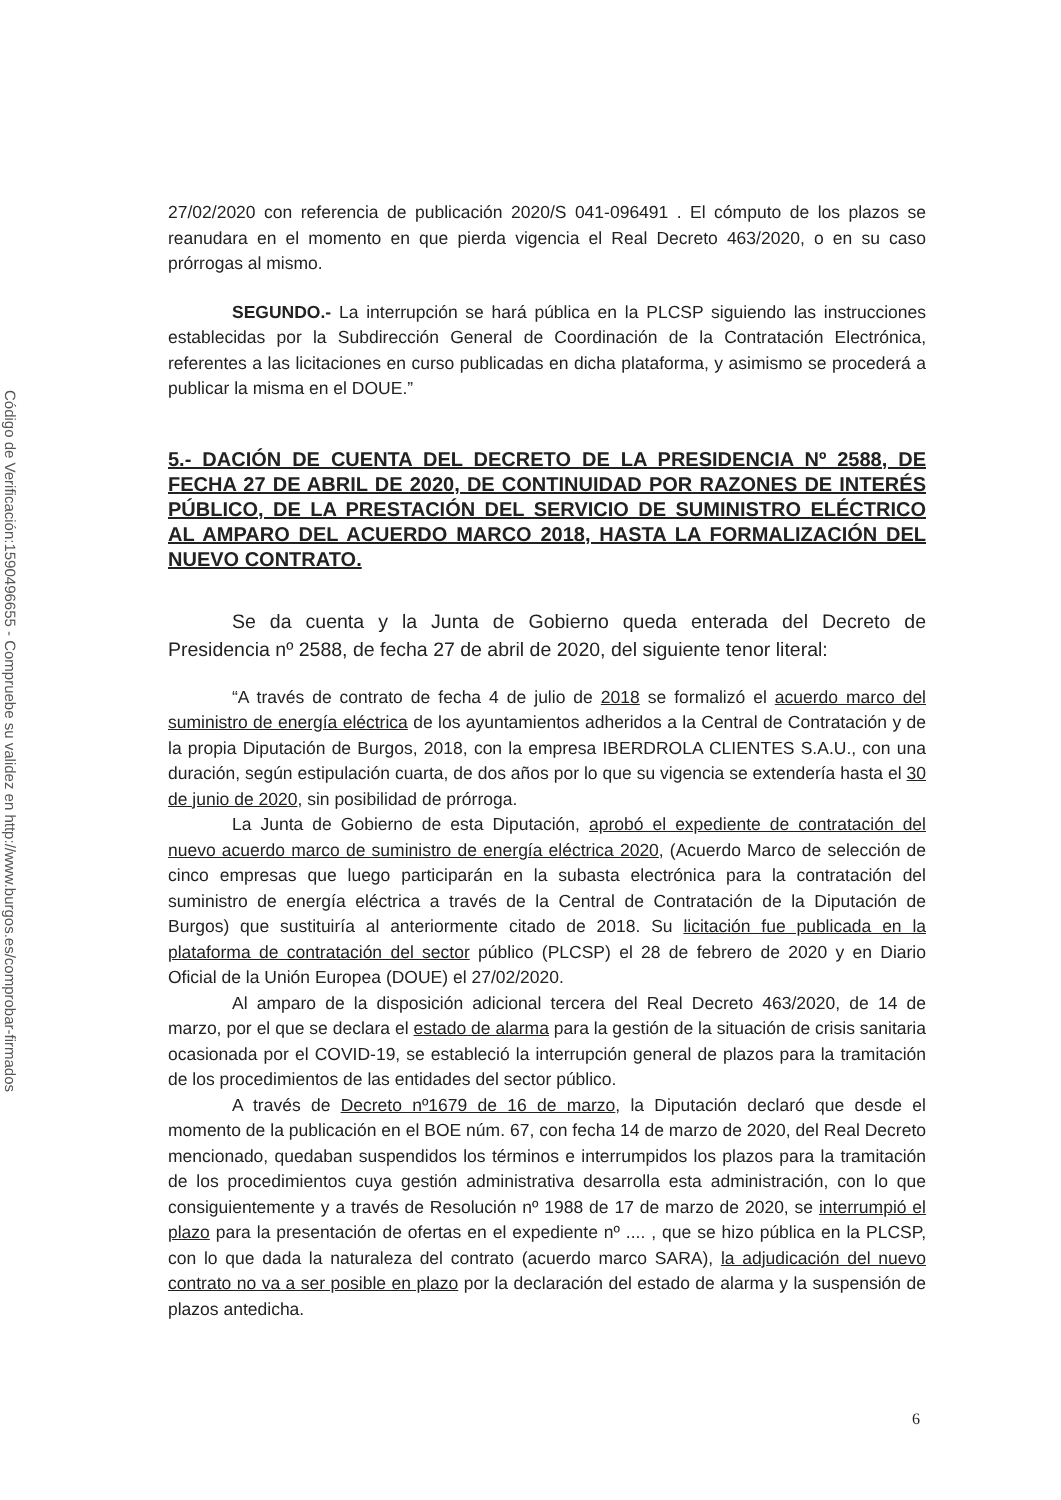Código de Verificación:1590496655 - Compruebe su validez en http://www.burgos.es/comprobar-firmados
27/02/2020 con referencia de publicación 2020/S 041-096491 . El cómputo de los plazos se reanudara en el momento en que pierda vigencia el Real Decreto 463/2020, o en su caso prórrogas al mismo.
SEGUNDO.- La interrupción se hará pública en la PLCSP siguiendo las instrucciones establecidas por la Subdirección General de Coordinación de la Contratación Electrónica, referentes a las licitaciones en curso publicadas en dicha plataforma, y asimismo se procederá a publicar la misma en el DOUE.”
5.- DACIÓN DE CUENTA DEL DECRETO DE LA PRESIDENCIA Nº 2588, DE FECHA 27 DE ABRIL DE 2020, DE CONTINUIDAD POR RAZONES DE INTERÉS PÚBLICO, DE LA PRESTACIÓN DEL SERVICIO DE SUMINISTRO ELÉCTRICO AL AMPARO DEL ACUERDO MARCO 2018, HASTA LA FORMALIZACIÓN DEL NUEVO CONTRATO.
Se da cuenta y la Junta de Gobierno queda enterada del Decreto de Presidencia nº 2588, de fecha 27 de abril de 2020, del siguiente tenor literal:
“A través de contrato de fecha 4 de julio de 2018 se formalizó el acuerdo marco del suministro de energía eléctrica de los ayuntamientos adheridos a la Central de Contratación y de la propia Diputación de Burgos, 2018, con la empresa IBERDROLA CLIENTES S.A.U., con una duración, según estipulación cuarta, de dos años por lo que su vigencia se extendería hasta el 30 de junio de 2020, sin posibilidad de prórroga.
La Junta de Gobierno de esta Diputación, aprobó el expediente de contratación del nuevo acuerdo marco de suministro de energía eléctrica 2020, (Acuerdo Marco de selección de cinco empresas que luego participarán en la subasta electrónica para la contratación del suministro de energía eléctrica a través de la Central de Contratación de la Diputación de Burgos) que sustituiría al anteriormente citado de 2018. Su licitación fue publicada en la plataforma de contratación del sector público (PLCSP) el 28 de febrero de 2020 y en Diario Oficial de la Unión Europea (DOUE) el 27/02/2020.
Al amparo de la disposición adicional tercera del Real Decreto 463/2020, de 14 de marzo, por el que se declara el estado de alarma para la gestión de la situación de crisis sanitaria ocasionada por el COVID-19, se estableció la interrupción general de plazos para la tramitación de los procedimientos de las entidades del sector público.
A través de Decreto nº1679 de 16 de marzo, la Diputación declaró que desde el momento de la publicación en el BOE núm. 67, con fecha 14 de marzo de 2020, del Real Decreto mencionado, quedaban suspendidos los términos e interrumpidos los plazos para la tramitación de los procedimientos cuya gestión administrativa desarrolla esta administración, con lo que consiguientemente y a través de Resolución nº 1988 de 17 de marzo de 2020, se interrumpió el plazo para la presentación de ofertas en el expediente nº .... , que se hizo pública en la PLCSP, con lo que dada la naturaleza del contrato (acuerdo marco SARA), la adjudicación del nuevo contrato no va a ser posible en plazo por la declaración del estado de alarma y la suspensión de plazos antedicha.
6